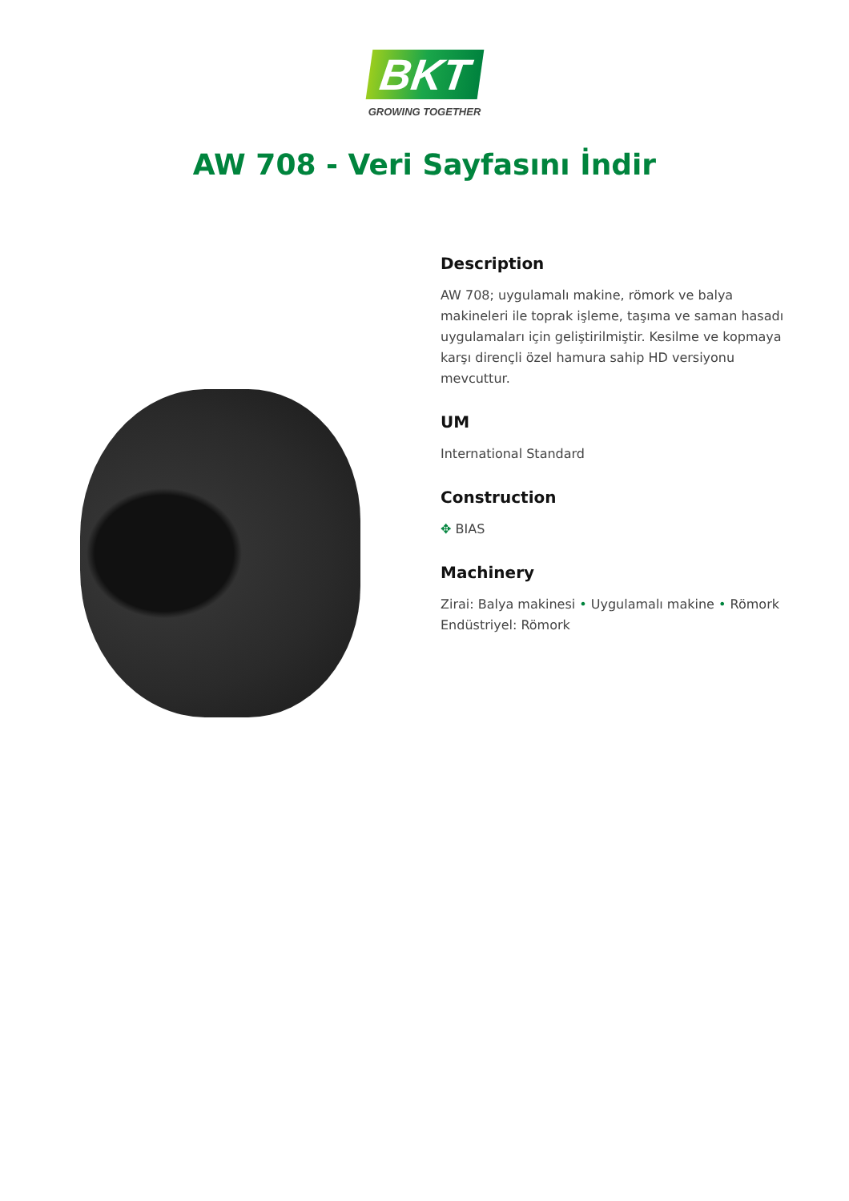BKT
GROWING TOGETHER
AW 708 - Veri Sayfasını İndir
Description
AW 708; uygulamalı makine, römork ve balya makineleri ile toprak işleme, taşıma ve saman hasadı uygulamaları için geliştirilmiştir. Kesilme ve kopmaya karşı dirençli özel hamura sahip HD versiyonu mevcuttur.
UM
International Standard
Construction
✥ BIAS
Machinery
Zirai: Balya makinesi • Uygulamalı makine • Römork
Endüstriyel: Römork